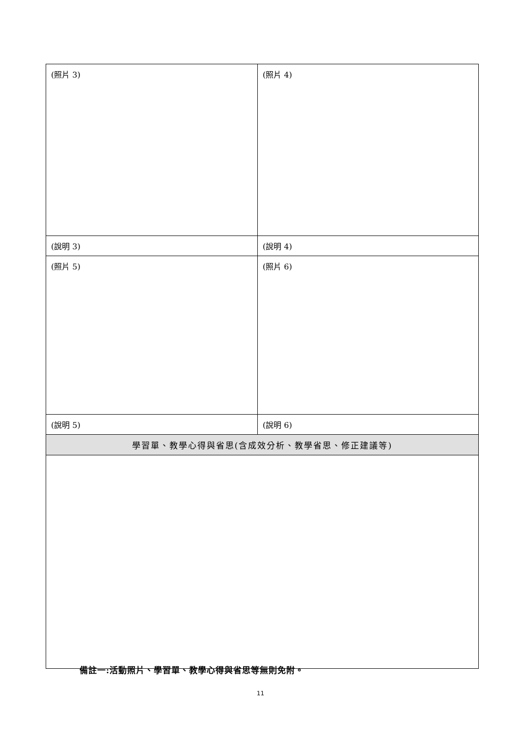| (照片 3) | (照片 4) |
| (說明 3) | (說明 4) |
| (照片 5) | (照片 6) |
| (說明 5) | (說明 6) |
| 學習單、教學心得與省思(含成效分析、教學省思、修正建議等) | |
備註一:活動照片、學習單、教學心得與省思等無則免附。
11